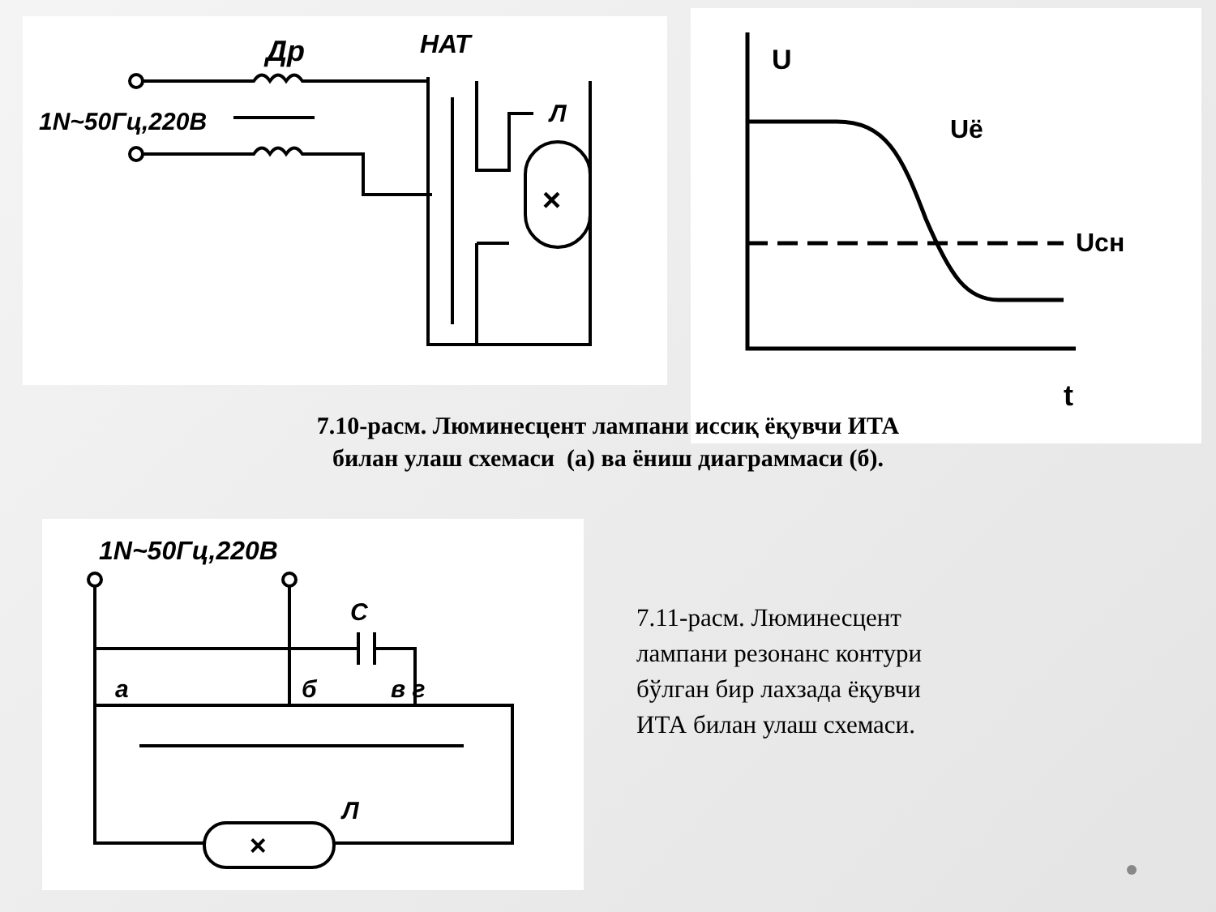Др
НАТ
1N~50Гц,220В
Л
×
U
Uё
Uсн
t
7.10-расм. Люминесцент лампани иссиқ ёқувчи ИТА
билан улаш схемаси (а) ва ёниш диаграммаси (б).
1N~50Гц,220В
C
а
б
в г
Л
×
7.11-расм. Люминесцент лампани резонанс контури бўлган бир лахзада ёқувчи ИТА билан улаш схемаси.